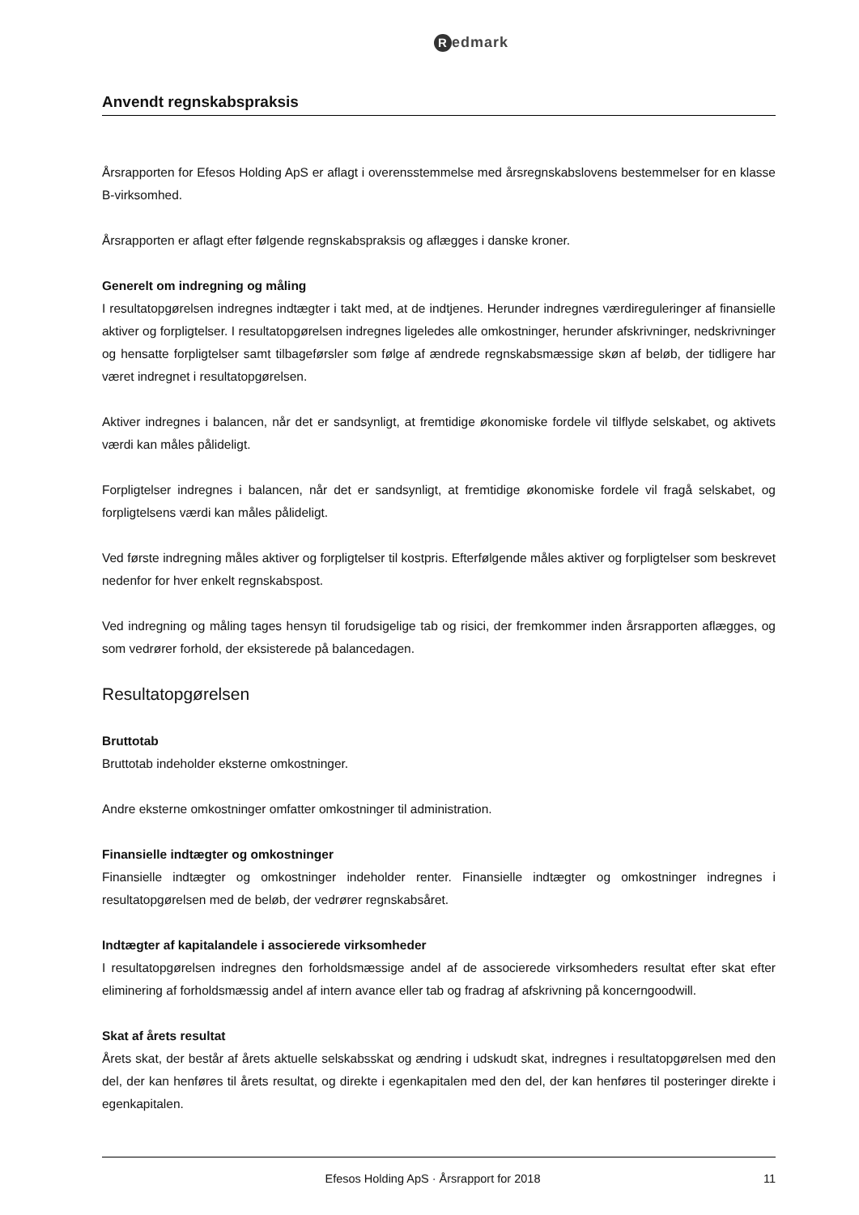Redmark
Anvendt regnskabspraksis
Årsrapporten for Efesos Holding ApS er aflagt i overensstemmelse med årsregnskabslovens bestemmelser for en klasse B-virksomhed.
Årsrapporten er aflagt efter følgende regnskabspraksis og aflægges i danske kroner.
Generelt om indregning og måling
I resultatopgørelsen indregnes indtægter i takt med, at de indtjenes. Herunder indregnes værdireguleringer af finansielle aktiver og forpligtelser. I resultatopgørelsen indregnes ligeledes alle omkostninger, herunder afskrivninger, nedskrivninger og hensatte forpligtelser samt tilbageførsler som følge af ændrede regnskabsmæssige skøn af beløb, der tidligere har været indregnet i resultatopgørelsen.
Aktiver indregnes i balancen, når det er sandsynligt, at fremtidige økonomiske fordele vil tilflyde selskabet, og aktivets værdi kan måles pålideligt.
Forpligtelser indregnes i balancen, når det er sandsynligt, at fremtidige økonomiske fordele vil fragå selskabet, og forpligtelsens værdi kan måles pålideligt.
Ved første indregning måles aktiver og forpligtelser til kostpris. Efterfølgende måles aktiver og forpligtelser som beskrevet nedenfor for hver enkelt regnskabspost.
Ved indregning og måling tages hensyn til forudsigelige tab og risici, der fremkommer inden årsrapporten aflægges, og som vedrører forhold, der eksisterede på balancedagen.
Resultatopgørelsen
Bruttotab
Bruttotab indeholder eksterne omkostninger.
Andre eksterne omkostninger omfatter omkostninger til administration.
Finansielle indtægter og omkostninger
Finansielle indtægter og omkostninger indeholder renter. Finansielle indtægter og omkostninger indregnes i resultatopgørelsen med de beløb, der vedrører regnskabsåret.
Indtægter af kapitalandele i associerede virksomheder
I resultatopgørelsen indregnes den forholdsmæssige andel af de associerede virksomheders resultat efter skat efter eliminering af forholdsmæssig andel af intern avance eller tab og fradrag af afskrivning på koncerngoodwill.
Skat af årets resultat
Årets skat, der består af årets aktuelle selskabsskat og ændring i udskudt skat, indregnes i resultatopgørelsen med den del, der kan henføres til årets resultat, og direkte i egenkapitalen med den del, der kan henføres til posteringer direkte i egenkapitalen.
Efesos Holding ApS · Årsrapport for 2018 11